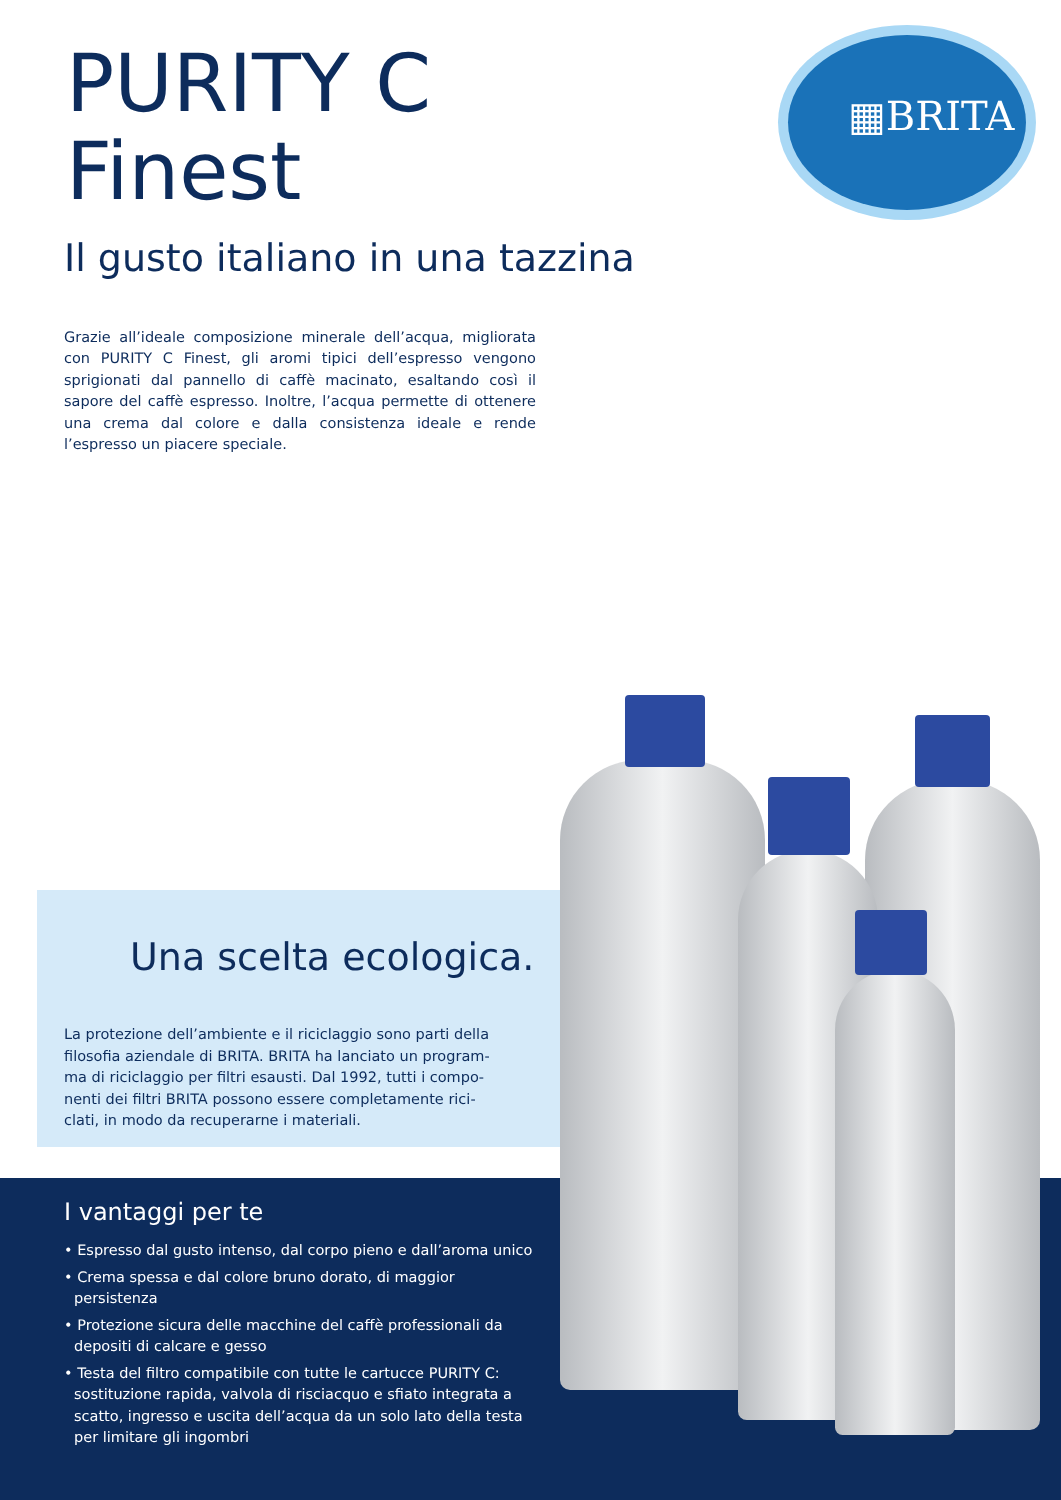▦BRITA
PURITY C
Finest
Il gusto italiano in una tazzina
Grazie all’ideale composizione minerale dell’acqua, migliorata con PURITY C Finest, gli aromi tipici dell’espresso vengono sprigionati dal pannello di caffè macinato, esaltando così il sapore del caffè espres­so. Inoltre, l’acqua permette di ottenere una crema dal colore e dalla consistenza ideale e rende l’espresso un piacere speciale.
I vantaggi per te
• Espresso dal gusto intenso, dal corpo pieno e dall’aroma unico
• Crema spessa e dal colore bruno dorato, di maggior persistenza
• Protezione sicura delle macchine del caffè professionali da depositi di calcare e gesso
• Testa del filtro compatibile con tutte le cartucce PURITY C: sostituzione rapida, valvola di risciacquo e sfiato integrata a scatto, ingresso e uscita dell’acqua da un solo lato della testa per limitare gli ingombri
Una scelta ecologica.
La protezione dell’ambiente e il riciclaggio sono parti della filosofia aziendale di BRITA. BRITA ha lanciato un program­ma di riciclaggio per filtri esausti. Dal 1992, tutti i compo­nenti dei filtri BRITA possono essere completamente rici­clati, in modo da recuperarne i materiali.